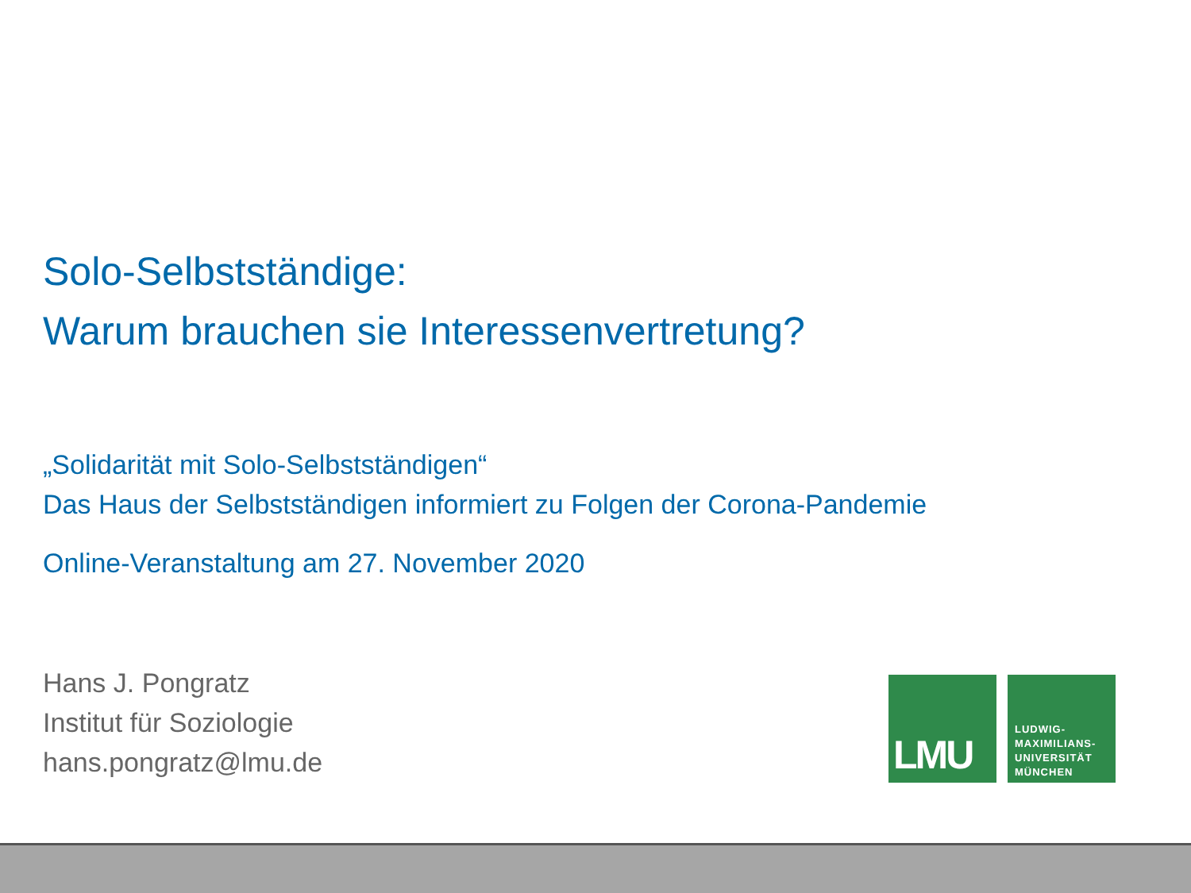Solo-Selbstständige:
Warum brauchen sie Interessenvertretung?
„Solidarität mit Solo-Selbstständigen“
Das Haus der Selbstständigen informiert zu Folgen der Corona-Pandemie
Online-Veranstaltung am 27. November 2020
Hans J. Pongratz
Institut für Soziologie
hans.pongratz@lmu.de
LMU
LUDWIG-
MAXIMILIANS-
UNIVERSITÄT
MÜNCHEN